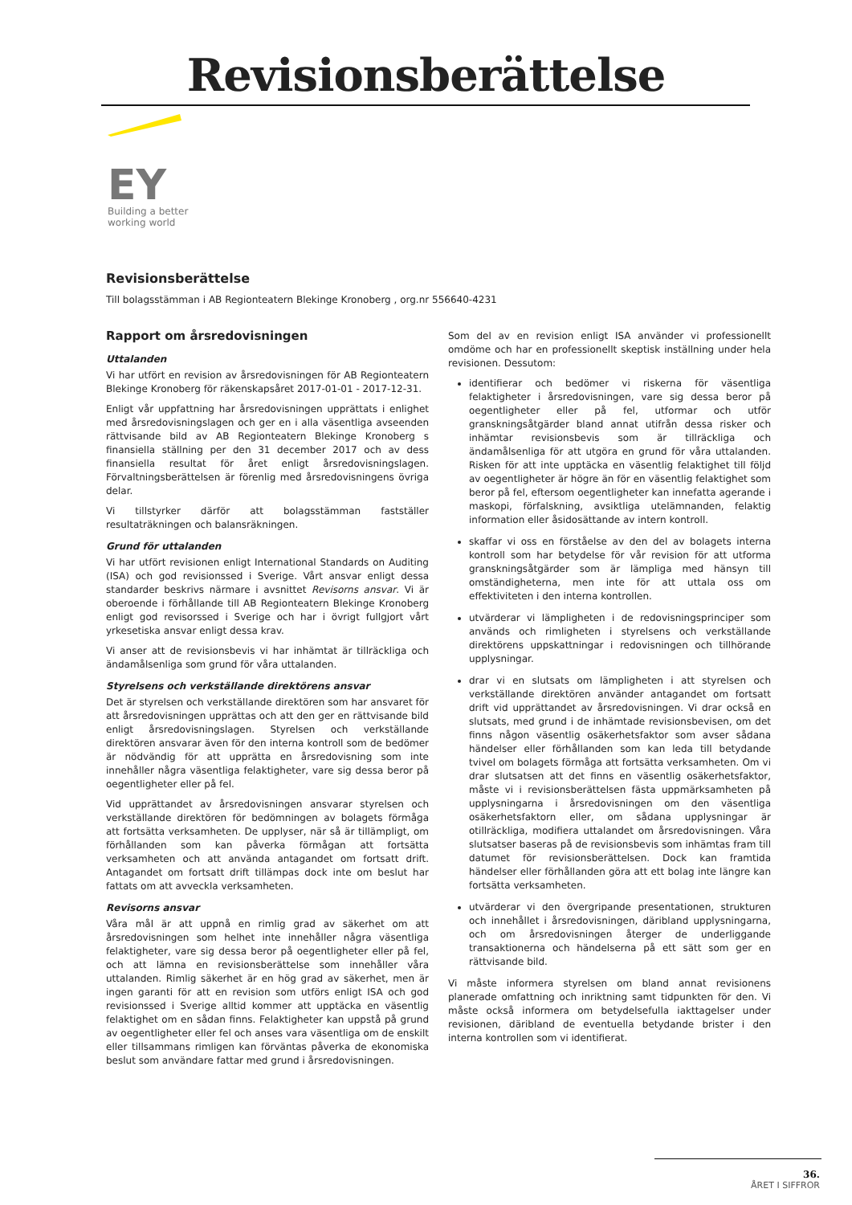Revisionsberättelse
EY
Building a better
working world
Revisionsberättelse
Till bolagsstämman i AB Regionteatern Blekinge Kronoberg , org.nr 556640-4231
Rapport om årsredovisningen
Uttalanden
Vi har utfört en revision av årsredovisningen för AB Regionteatern Blekinge Kronoberg för räkenskapsåret 2017-01-01 - 2017-12-31.
Enligt vår uppfattning har årsredovisningen upprättats i enlighet med årsredovisningslagen och ger en i alla väsentliga avseenden rättvisande bild av AB Regionteatern Blekinge Kronoberg s finansiella ställning per den 31 december 2017 och av dess finansiella resultat för året enligt årsredovisningslagen. Förvaltningsberättelsen är förenlig med årsredovisningens övriga delar.
Vi tillstyrker därför att bolagsstämman fastställer resultaträkningen och balansräkningen.
Grund för uttalanden
Vi har utfört revisionen enligt International Standards on Auditing (ISA) och god revisionssed i Sverige. Vårt ansvar enligt dessa standarder beskrivs närmare i avsnittet Revisorns ansvar. Vi är oberoende i förhållande till AB Regionteatern Blekinge Kronoberg enligt god revisorssed i Sverige och har i övrigt fullgjort vårt yrkesetiska ansvar enligt dessa krav.
Vi anser att de revisionsbevis vi har inhämtat är tillräckliga och ändamålsenliga som grund för våra uttalanden.
Styrelsens och verkställande direktörens ansvar
Det är styrelsen och verkställande direktören som har ansvaret för att årsredovisningen upprättas och att den ger en rättvisande bild enligt årsredovisningslagen. Styrelsen och verkställande direktören ansvarar även för den interna kontroll som de bedömer är nödvändig för att upprätta en årsredovisning som inte innehåller några väsentliga felaktigheter, vare sig dessa beror på oegentligheter eller på fel.
Vid upprättandet av årsredovisningen ansvarar styrelsen och verkställande direktören för bedömningen av bolagets förmåga att fortsätta verksamheten. De upplyser, när så är tillämpligt, om förhållanden som kan påverka förmågan att fortsätta verksamheten och att använda antagandet om fortsatt drift. Antagandet om fortsatt drift tillämpas dock inte om beslut har fattats om att avveckla verksamheten.
Revisorns ansvar
Våra mål är att uppnå en rimlig grad av säkerhet om att årsredovisningen som helhet inte innehåller några väsentliga felaktigheter, vare sig dessa beror på oegentligheter eller på fel, och att lämna en revisionsberättelse som innehåller våra uttalanden. Rimlig säkerhet är en hög grad av säkerhet, men är ingen garanti för att en revision som utförs enligt ISA och god revisionssed i Sverige alltid kommer att upptäcka en väsentlig felaktighet om en sådan finns. Felaktigheter kan uppstå på grund av oegentligheter eller fel och anses vara väsentliga om de enskilt eller tillsammans rimligen kan förväntas påverka de ekonomiska beslut som användare fattar med grund i årsredovisningen.
Som del av en revision enligt ISA använder vi professionellt omdöme och har en professionellt skeptisk inställning under hela revisionen. Dessutom:
identifierar och bedömer vi riskerna för väsentliga felaktigheter i årsredovisningen, vare sig dessa beror på oegentligheter eller på fel, utformar och utför granskningsåtgärder bland annat utifrån dessa risker och inhämtar revisionsbevis som är tillräckliga och ändamålsenliga för att utgöra en grund för våra uttalanden. Risken för att inte upptäcka en väsentlig felaktighet till följd av oegentligheter är högre än för en väsentlig felaktighet som beror på fel, eftersom oegentligheter kan innefatta agerande i maskopi, förfalskning, avsiktliga utelämnanden, felaktig information eller åsidosättande av intern kontroll.
skaffar vi oss en förståelse av den del av bolagets interna kontroll som har betydelse för vår revision för att utforma granskningsåtgärder som är lämpliga med hänsyn till omständigheterna, men inte för att uttala oss om effektiviteten i den interna kontrollen.
utvärderar vi lämpligheten i de redovisningsprinciper som används och rimligheten i styrelsens och verkställande direktörens uppskattningar i redovisningen och tillhörande upplysningar.
drar vi en slutsats om lämpligheten i att styrelsen och verkställande direktören använder antagandet om fortsatt drift vid upprättandet av årsredovisningen. Vi drar också en slutsats, med grund i de inhämtade revisionsbevisen, om det finns någon väsentlig osäkerhetsfaktor som avser sådana händelser eller förhållanden som kan leda till betydande tvivel om bolagets förmåga att fortsätta verksamheten. Om vi drar slutsatsen att det finns en väsentlig osäkerhetsfaktor, måste vi i revisionsberättelsen fästa uppmärksamheten på upplysningarna i årsredovisningen om den väsentliga osäkerhetsfaktorn eller, om sådana upplysningar är otillräckliga, modifiera uttalandet om årsredovisningen. Våra slutsatser baseras på de revisionsbevis som inhämtas fram till datumet för revisionsberättelsen. Dock kan framtida händelser eller förhållanden göra att ett bolag inte längre kan fortsätta verksamheten.
utvärderar vi den övergripande presentationen, strukturen och innehållet i årsredovisningen, däribland upplysningarna, och om årsredovisningen återger de underliggande transaktionerna och händelserna på ett sätt som ger en rättvisande bild.
Vi måste informera styrelsen om bland annat revisionens planerade omfattning och inriktning samt tidpunkten för den. Vi måste också informera om betydelsefulla iakttagelser under revisionen, däribland de eventuella betydande brister i den interna kontrollen som vi identifierat.
36.
ÅRET I SIFFROR